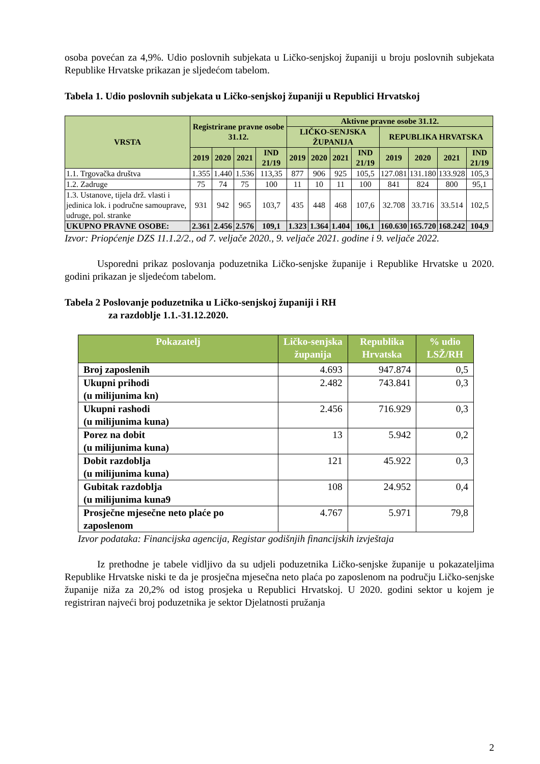osoba povećan za 4,9%. Udio poslovnih subjekata u Ličko-senjskoj županiji u broju poslovnih subjekata Republike Hrvatske prikazan je sljedećom tabelom.
Tabela 1. Udio poslovnih subjekata u Ličko-senjskoj županiji u Republici Hrvatskoj
| VRSTA | Registrirane pravne osobe 31.12. | | | | Aktivne pravne osobe 31.12. | | | | | | | |
| --- | --- | --- | --- | --- | --- | --- | --- | --- | --- | --- | --- | --- |
| | | | | | LIČKO-SENJSKA ŽUPANIJA | | | | REPUBLIKA HRVATSKA | | | |
| | 2019 | 2020 | 2021 | IND 21/19 | 2019 | 2020 | 2021 | IND 21/19 | 2019 | 2020 | 2021 | IND 21/19 |
| 1.1. Trgovačka društva | 1.355 | 1.440 | 1.536 | 113,35 | 877 | 906 | 925 | 105,5 | 127.081 | 131.180 | 133.928 | 105,3 |
| 1.2. Zadruge | 75 | 74 | 75 | 100 | 11 | 10 | 11 | 100 | 841 | 824 | 800 | 95,1 |
| 1.3. Ustanove, tijela drž. vlasti i jedinica lok. i područne samouprave, udruge, pol. stranke | 931 | 942 | 965 | 103,7 | 435 | 448 | 468 | 107,6 | 32.708 | 33.716 | 33.514 | 102,5 |
| UKUPNO PRAVNE OSOBE: | 2.361 | 2.456 | 2.576 | 109,1 | 1.323 | 1.364 | 1.404 | 106,1 | 160.630 | 165.720 | 168.242 | 104,9 |
Izvor: Priopćenje DZS 11.1.2/2., od 7. veljače 2020., 9. veljače 2021. godine i 9. veljače 2022.
Usporedni prikaz poslovanja poduzetnika Ličko-senjske županije i Republike Hrvatske u 2020. godini prikazan je sljedećom tabelom.
Tabela 2 Poslovanje poduzetnika u Ličko-senjskoj županiji i RH
za razdoblje 1.1.-31.12.2020.
| Pokazatelj | Ličko-senjska županija | Republika Hrvatska | % udio LSŽ/RH |
| --- | --- | --- | --- |
| Broj zaposlenih | 4.693 | 947.874 | 0,5 |
| Ukupni prihodi (u milijunima kn) | 2.482 | 743.841 | 0,3 |
| Ukupni rashodi (u milijunima kuna) | 2.456 | 716.929 | 0,3 |
| Porez na dobit (u milijunima kuna) | 13 | 5.942 | 0,2 |
| Dobit razdoblja (u milijunima kuna) | 121 | 45.922 | 0,3 |
| Gubitak razdoblja (u milijunima kuna9 | 108 | 24.952 | 0,4 |
| Prosječne mjesečne neto plaće po zaposlenom | 4.767 | 5.971 | 79,8 |
Izvor podataka: Financijska agencija, Registar godišnjih financijskih izvještaja
Iz prethodne je tabele vidljivo da su udjeli poduzetnika Ličko-senjske županije u pokazateljima Republike Hrvatske niski te da je prosječna mjesečna neto plaća po zaposlenom na području Ličko-senjske županije niža za 20,2% od istog prosjeka u Republici Hrvatskoj. U 2020. godini sektor u kojem je registriran najveći broj poduzetnika je sektor Djelatnosti pružanja
2